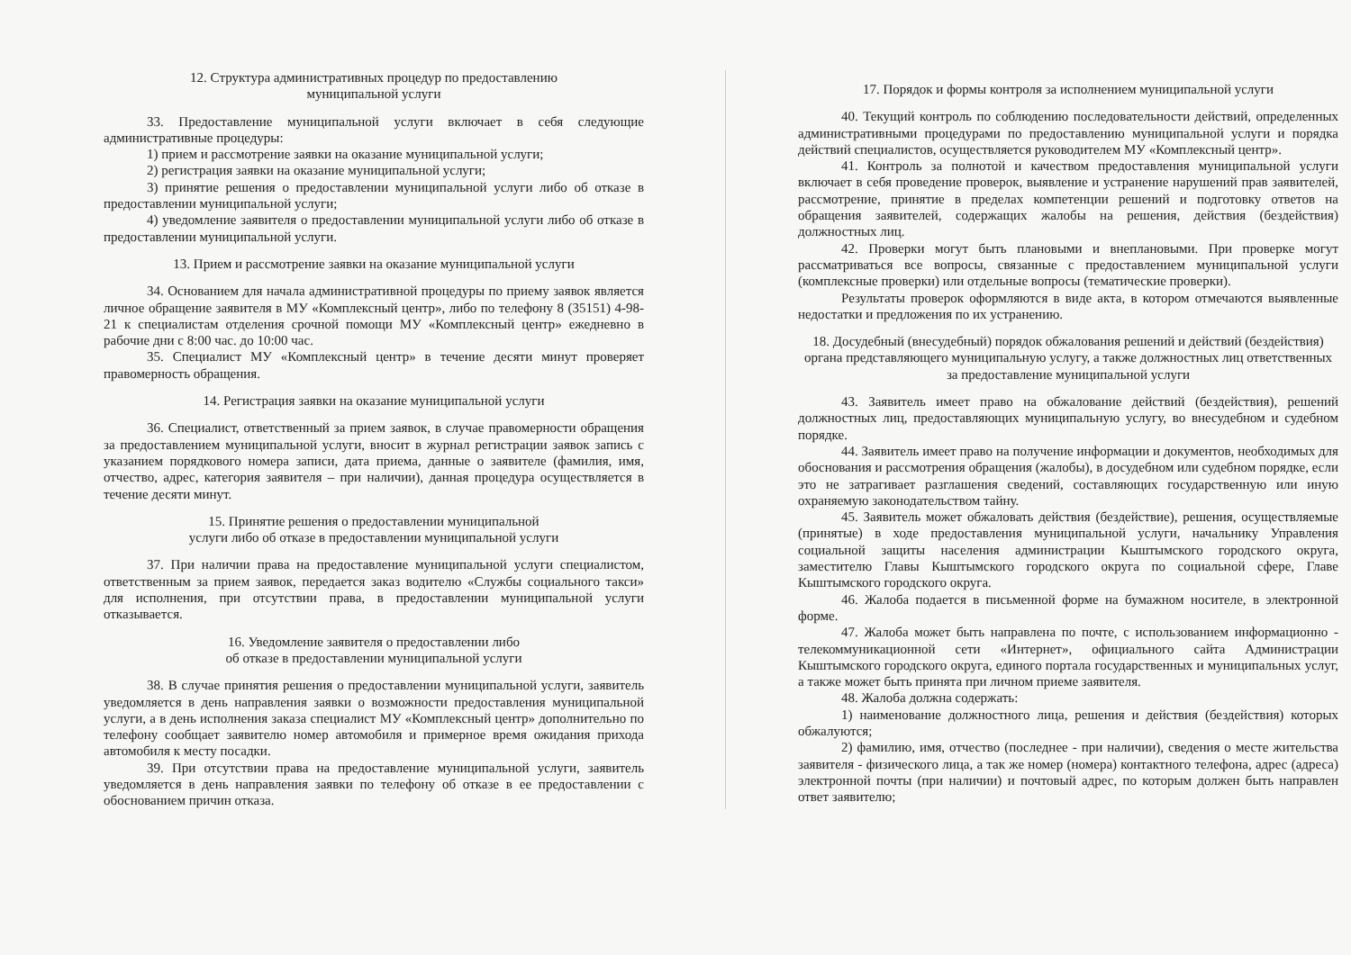12. Структура административных процедур по предоставлению
муниципальной услуги
33. Предоставление муниципальной услуги включает в себя следующие административные процедуры:
1) прием и рассмотрение заявки на оказание муниципальной услуги;
2) регистрация заявки на оказание муниципальной услуги;
3) принятие решения о предоставлении муниципальной услуги либо об отказе в предоставлении муниципальной услуги;
4) уведомление заявителя о предоставлении муниципальной услуги либо об отказе в предоставлении муниципальной услуги.
13. Прием и рассмотрение заявки на оказание муниципальной услуги
34. Основанием для начала административной процедуры по приему заявок является личное обращение заявителя в МУ «Комплексный центр», либо по телефону 8 (35151) 4-98-21 к специалистам отделения срочной помощи МУ «Комплексный центр» ежедневно в рабочие дни с 8:00 час. до 10:00 час.
35. Специалист МУ «Комплексный центр» в течение десяти минут проверяет правомерность обращения.
14. Регистрация заявки на оказание муниципальной услуги
36. Специалист, ответственный за прием заявок, в случае правомерности обращения за предоставлением муниципальной услуги, вносит в журнал регистрации заявок запись с указанием порядкового номера записи, дата приема, данные о заявителе (фамилия, имя, отчество, адрес, категория заявителя – при наличии), данная процедура осуществляется в течение десяти минут.
15. Принятие решения о предоставлении муниципальной
услуги либо об отказе в предоставлении муниципальной услуги
37. При наличии права на предоставление муниципальной услуги специалистом, ответственным за прием заявок, передается заказ водителю «Службы социального такси» для исполнения, при отсутствии права, в предоставлении муниципальной услуги отказывается.
16. Уведомление заявителя о предоставлении либо
об отказе в предоставлении муниципальной услуги
38. В случае принятия решения о предоставлении муниципальной услуги, заявитель уведомляется в день направления заявки о возможности предоставления муниципальной услуги, а в день исполнения заказа специалист МУ «Комплексный центр» дополнительно по телефону сообщает заявителю номер автомобиля и примерное время ожидания прихода автомобиля к месту посадки.
39. При отсутствии права на предоставление муниципальной услуги, заявитель уведомляется в день направления заявки по телефону об отказе в ее предоставлении с обоснованием причин отказа.
17. Порядок и формы контроля за исполнением муниципальной услуги
40. Текущий контроль по соблюдению последовательности действий, определенных административными процедурами по предоставлению муниципальной услуги и порядка действий специалистов, осуществляется руководителем МУ «Комплексный центр».
41. Контроль за полнотой и качеством предоставления муниципальной услуги включает в себя проведение проверок, выявление и устранение нарушений прав заявителей, рассмотрение, принятие в пределах компетенции решений и подготовку ответов на обращения заявителей, содержащих жалобы на решения, действия (бездействия) должностных лиц.
42. Проверки могут быть плановыми и внеплановыми. При проверке могут рассматриваться все вопросы, связанные с предоставлением муниципальной услуги (комплексные проверки) или отдельные вопросы (тематические проверки).
Результаты проверок оформляются в виде акта, в котором отмечаются выявленные недостатки и предложения по их устранению.
18. Досудебный (внесудебный) порядок обжалования решений и действий (бездействия) органа представляющего муниципальную услугу, а также должностных лиц ответственных за предоставление муниципальной услуги
43. Заявитель имеет право на обжалование действий (бездействия), решений должностных лиц, предоставляющих муниципальную услугу, во внесудебном и судебном порядке.
44. Заявитель имеет право на получение информации и документов, необходимых для обоснования и рассмотрения обращения (жалобы), в досудебном или судебном порядке, если это не затрагивает разглашения сведений, составляющих государственную или иную охраняемую законодательством тайну.
45. Заявитель может обжаловать действия (бездействие), решения, осуществляемые (принятые) в ходе предоставления муниципальной услуги, начальнику Управления социальной защиты населения администрации Кыштымского городского округа, заместителю Главы Кыштымского городского округа по социальной сфере, Главе Кыштымского городского округа.
46. Жалоба подается в письменной форме на бумажном носителе, в электронной форме.
47. Жалоба может быть направлена по почте, с использованием информационно - телекоммуникационной сети «Интернет», официального сайта Администрации Кыштымского городского округа, единого портала государственных и муниципальных услуг, а также может быть принята при личном приеме заявителя.
48. Жалоба должна содержать:
1) наименование должностного лица, решения и действия (бездействия) которых обжалуются;
2) фамилию, имя, отчество (последнее - при наличии), сведения о месте жительства заявителя - физического лица, а так же номер (номера) контактного телефона, адрес (адреса) электронной почты (при наличии) и почтовый адрес, по которым должен быть направлен ответ заявителю;